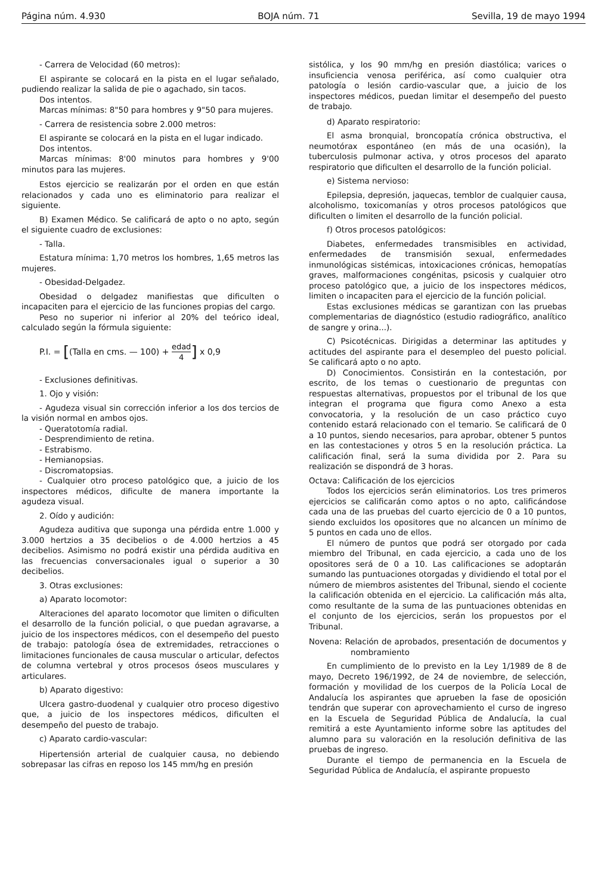Página núm. 4.930 BOJA núm. 71 Sevilla, 19 de mayo 1994
- Carrera de Velocidad (60 metros):
El aspirante se colocará en la pista en el lugar señalado, pudiendo realizar la salida de pie o agachado, sin tacos.
Dos intentos.
Marcas mínimas: 8"50 para hombres y 9"50 para mujeres.
- Carrera de resistencia sobre 2.000 metros:
El aspirante se colocará en la pista en el lugar indicado.
Dos intentos.
Marcas mínimas: 8'00 minutos para hombres y 9'00 minutos para las mujeres.
Estos ejercicio se realizarán por el orden en que están relacionados y cada uno es eliminatorio para realizar el siguiente.
B) Examen Médico. Se calificará de apto o no apto, según el siguiente cuadro de exclusiones:
- Talla.
Estatura mínima: 1,70 metros los hombres, 1,65 metros las mujeres.
- Obesidad-Delgadez.
Obesidad o delgadez manifiestas que dificulten o incapaciten para el ejercicio de las funciones propias del cargo.
Peso no superior ni inferior al 20% del teórico ideal, calculado según la fórmula siguiente:
P.I. = [(Talla en cms. — 100) + edad 4] x 0,9
- Exclusiones definitivas.
1. Ojo y visión:
- Agudeza visual sin corrección inferior a los dos tercios de la visión normal en ambos ojos.
- Queratotomía radial.
- Desprendimiento de retina.
- Estrabismo.
- Hemianopsias.
- Discromatopsias.
- Cualquier otro proceso patológico que, a juicio de los inspectores médicos, dificulte de manera importante la agudeza visual.
2. Oído y audición:
Agudeza auditiva que suponga una pérdida entre 1.000 y 3.000 hertzios a 35 decibelios o de 4.000 hertzios a 45 decibelios. Asimismo no podrá existir una pérdida auditiva en las frecuencias conversacionales igual o superior a 30 decibelios.
3. Otras exclusiones:
a) Aparato locomotor:
Alteraciones del aparato locomotor que limiten o dificulten el desarrollo de la función policial, o que puedan agravarse, a juicio de los inspectores médicos, con el desempeño del puesto de trabajo: patología ósea de extremidades, retracciones o limitaciones funcionales de causa muscular o articular, defectos de columna vertebral y otros procesos óseos musculares y articulares.
b) Aparato digestivo:
Ulcera gastro-duodenal y cualquier otro proceso digestivo que, a juicio de los inspectores médicos, dificulten el desempeño del puesto de trabajo.
c) Aparato cardio-vascular:
Hipertensión arterial de cualquier causa, no debiendo sobrepasar las cifras en reposo los 145 mm/hg en presión
sistólica, y los 90 mm/hg en presión diastólica; varices o insuficiencia venosa periférica, así como cualquier otra patología o lesión cardio-vascular que, a juicio de los inspectores médicos, puedan limitar el desempeño del puesto de trabajo.
d) Aparato respiratorio:
El asma bronquial, broncopatía crónica obstructiva, el neumotórax espontáneo (en más de una ocasión), la tuberculosis pulmonar activa, y otros procesos del aparato respiratorio que dificulten el desarrollo de la función policial.
e) Sistema nervioso:
Epilepsia, depresión, jaquecas, temblor de cualquier causa, alcoholismo, toxicomanías y otros procesos patológicos que dificulten o limiten el desarrollo de la función policial.
f) Otros procesos patológicos:
Diabetes, enfermedades transmisibles en actividad, enfermedades de transmisión sexual, enfermedades inmunológicas sistémicas, intoxicaciones crónicas, hemopatías graves, malformaciones congénitas, psicosis y cualquier otro proceso patológico que, a juicio de los inspectores médicos, limiten o incapaciten para el ejercicio de la función policial.
Estas exclusiones médicas se garantizan con las pruebas complementarias de diagnóstico (estudio radiográfico, analítico de sangre y orina...).
C) Psicotécnicas. Dirigidas a determinar las aptitudes y actitudes del aspirante para el desempleo del puesto policial. Se calificará apto o no apto.
D) Conocimientos. Consistirán en la contestación, por escrito, de los temas o cuestionario de preguntas con respuestas alternativas, propuestos por el tribunal de los que integran el programa que figura como Anexo a esta convocatoria, y la resolución de un caso práctico cuyo contenido estará relacionado con el temario. Se calificará de 0 a 10 puntos, siendo necesarios, para aprobar, obtener 5 puntos en las contestaciones y otros 5 en la resolución práctica. La calificación final, será la suma dividida por 2. Para su realización se dispondrá de 3 horas.
Octava: Calificación de los ejercicios
Todos los ejercicios serán eliminatorios. Los tres primeros ejercicios se calificarán como aptos o no apto, calificándose cada una de las pruebas del cuarto ejercicio de 0 a 10 puntos, siendo excluidos los opositores que no alcancen un mínimo de 5 puntos en cada uno de ellos.
El número de puntos que podrá ser otorgado por cada miembro del Tribunal, en cada ejercicio, a cada uno de los opositores será de 0 a 10. Las calificaciones se adoptarán sumando las puntuaciones otorgadas y dividiendo el total por el número de miembros asistentes del Tribunal, siendo el cociente la calificación obtenida en el ejercicio. La calificación más alta, como resultante de la suma de las puntuaciones obtenidas en el conjunto de los ejercicios, serán los propuestos por el Tribunal.
Novena: Relación de aprobados, presentación de documentos y nombramiento
En cumplimiento de lo previsto en la Ley 1/1989 de 8 de mayo, Decreto 196/1992, de 24 de noviembre, de selección, formación y movilidad de los cuerpos de la Policía Local de Andalucía los aspirantes que aprueben la fase de oposición tendrán que superar con aprovechamiento el curso de ingreso en la Escuela de Seguridad Pública de Andalucía, la cual remitirá a este Ayuntamiento informe sobre las aptitudes del alumno para su valoración en la resolución definitiva de las pruebas de ingreso.
Durante el tiempo de permanencia en la Escuela de Seguridad Pública de Andalucía, el aspirante propuesto